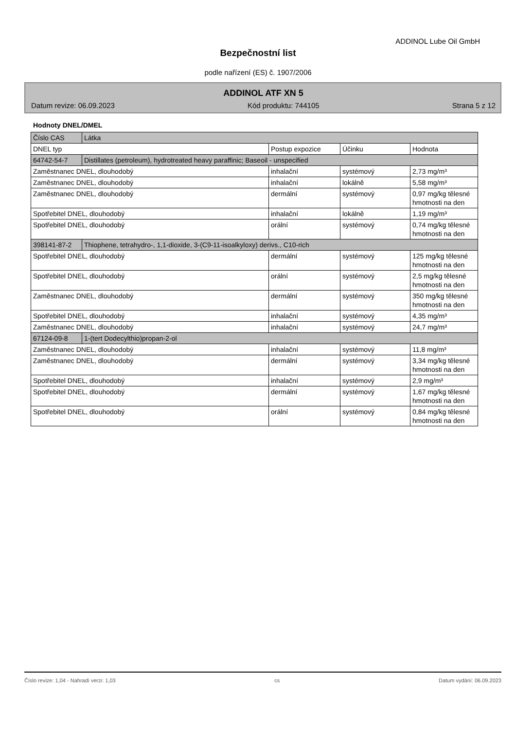ADDINOL Lube Oil GmbH
Bezpečnostní list
podle nařízení (ES) č. 1907/2006
ADDINOL ATF XN 5
Datum revize: 06.09.2023 Kód produktu: 744105 Strana 5 z 12
Hodnoty DNEL/DMEL
| Číslo CAS | Látka | | | |
| DNEL typ | | Postup expozice | Účinku | Hodnota |
| 64742-54-7 | Distillates (petroleum), hydrotreated heavy paraffinic; Baseoil - unspecified | | | |
| Zaměstnanec DNEL, dlouhodobý | | inhalační | systémový | 2,73 mg/m³ |
| Zaměstnanec DNEL, dlouhodobý | | inhalační | lokálně | 5,58 mg/m³ |
| Zaměstnanec DNEL, dlouhodobý | | dermální | systémový | 0,97 mg/kg tělesné hmotnosti na den |
| Spotřebitel DNEL, dlouhodobý | | inhalační | lokálně | 1,19 mg/m³ |
| Spotřebitel DNEL, dlouhodobý | | orální | systémový | 0,74 mg/kg tělesné hmotnosti na den |
| 398141-87-2 | Thiophene, tetrahydro-, 1,1-dioxide, 3-(C9-11-isoalkyloxy) derivs., C10-rich | | | |
| Spotřebitel DNEL, dlouhodobý | | dermální | systémový | 125 mg/kg tělesné hmotnosti na den |
| Spotřebitel DNEL, dlouhodobý | | orální | systémový | 2,5 mg/kg tělesné hmotnosti na den |
| Zaměstnanec DNEL, dlouhodobý | | dermální | systémový | 350 mg/kg tělesné hmotnosti na den |
| Spotřebitel DNEL, dlouhodobý | | inhalační | systémový | 4,35 mg/m³ |
| Zaměstnanec DNEL, dlouhodobý | | inhalační | systémový | 24,7 mg/m³ |
| 67124-09-8 | 1-(tert Dodecylthio)propan-2-ol | | | |
| Zaměstnanec DNEL, dlouhodobý | | inhalační | systémový | 11,8 mg/m³ |
| Zaměstnanec DNEL, dlouhodobý | | dermální | systémový | 3,34 mg/kg tělesné hmotnosti na den |
| Spotřebitel DNEL, dlouhodobý | | inhalační | systémový | 2,9 mg/m³ |
| Spotřebitel DNEL, dlouhodobý | | dermální | systémový | 1,67 mg/kg tělesné hmotnosti na den |
| Spotřebitel DNEL, dlouhodobý | | orální | systémový | 0,84 mg/kg tělesné hmotnosti na den |
Číslo revize: 1,04 - Nahradí verzi: 1,03 cs Datum vydání: 06.09.2023